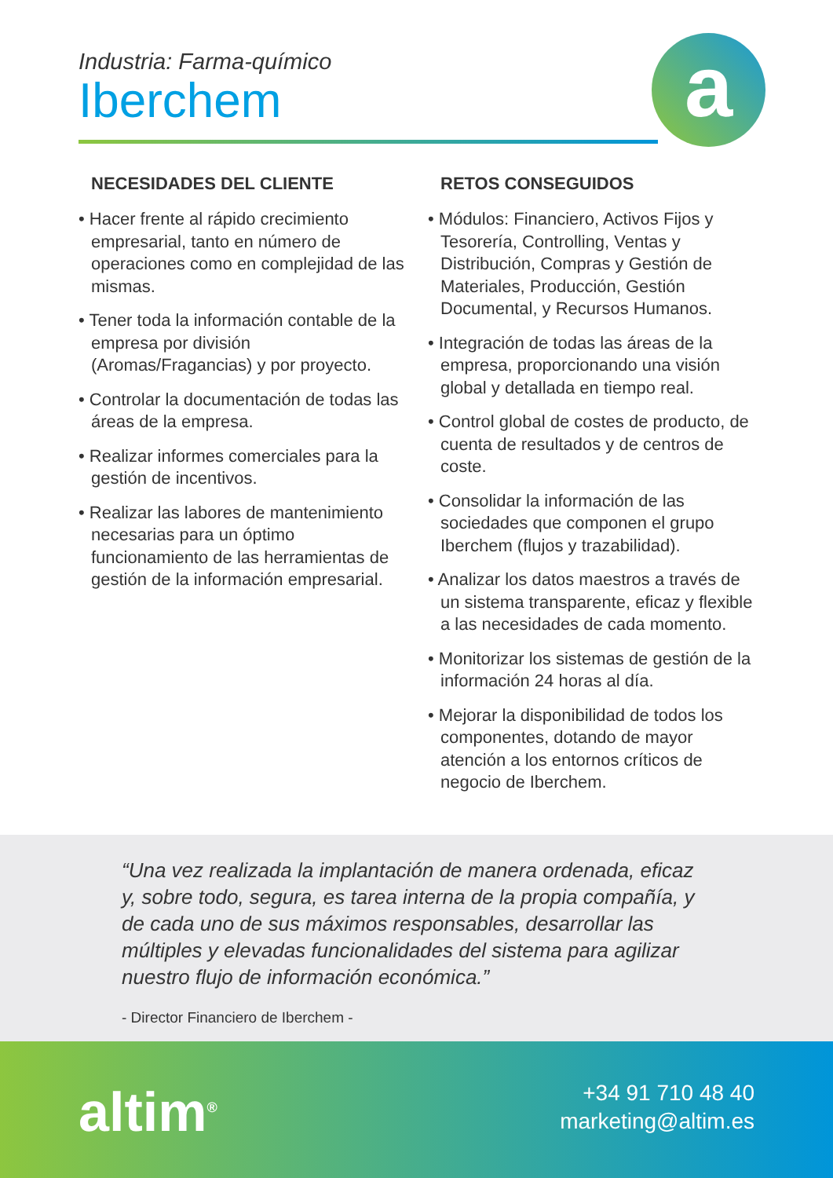Industria: Farma-químico
Iberchem
a
NECESIDADES DEL CLIENTE
• Hacer frente al rápido crecimiento empresarial, tanto en número de operaciones como en complejidad de las mismas.
• Tener toda la información contable de la empresa por división (Aromas/Fragancias) y por proyecto.
• Controlar la documentación de todas las áreas de la empresa.
• Realizar informes comerciales para la gestión de incentivos.
• Realizar las labores de mantenimiento necesarias para un óptimo funcionamiento de las herramientas de gestión de la información empresarial.
RETOS CONSEGUIDOS
• Módulos: Financiero, Activos Fijos y Tesorería, Controlling, Ventas y Distribución, Compras y Gestión de Materiales, Producción, Gestión Documental, y Recursos Humanos.
• Integración de todas las áreas de la empresa, proporcionando una visión global y detallada en tiempo real.
• Control global de costes de producto, de cuenta de resultados y de centros de coste.
• Consolidar la información de las sociedades que componen el grupo Iberchem (flujos y trazabilidad).
• Analizar los datos maestros a través de un sistema transparente, eficaz y flexible a las necesidades de cada momento.
• Monitorizar los sistemas de gestión de la información 24 horas al día.
• Mejorar la disponibilidad de todos los componentes, dotando de mayor atención a los entornos críticos de negocio de Iberchem.
“Una vez realizada la implantación de manera ordenada, eficaz y, sobre todo, segura, es tarea interna de la propia compañía, y de cada uno de sus máximos responsables, desarrollar las múltiples y elevadas funcionalidades del sistema para agilizar nuestro flujo de información económica.”
- Director Financiero de Iberchem -
altim<sup>®</sup>
+34 91 710 48 40
marketing@altim.es